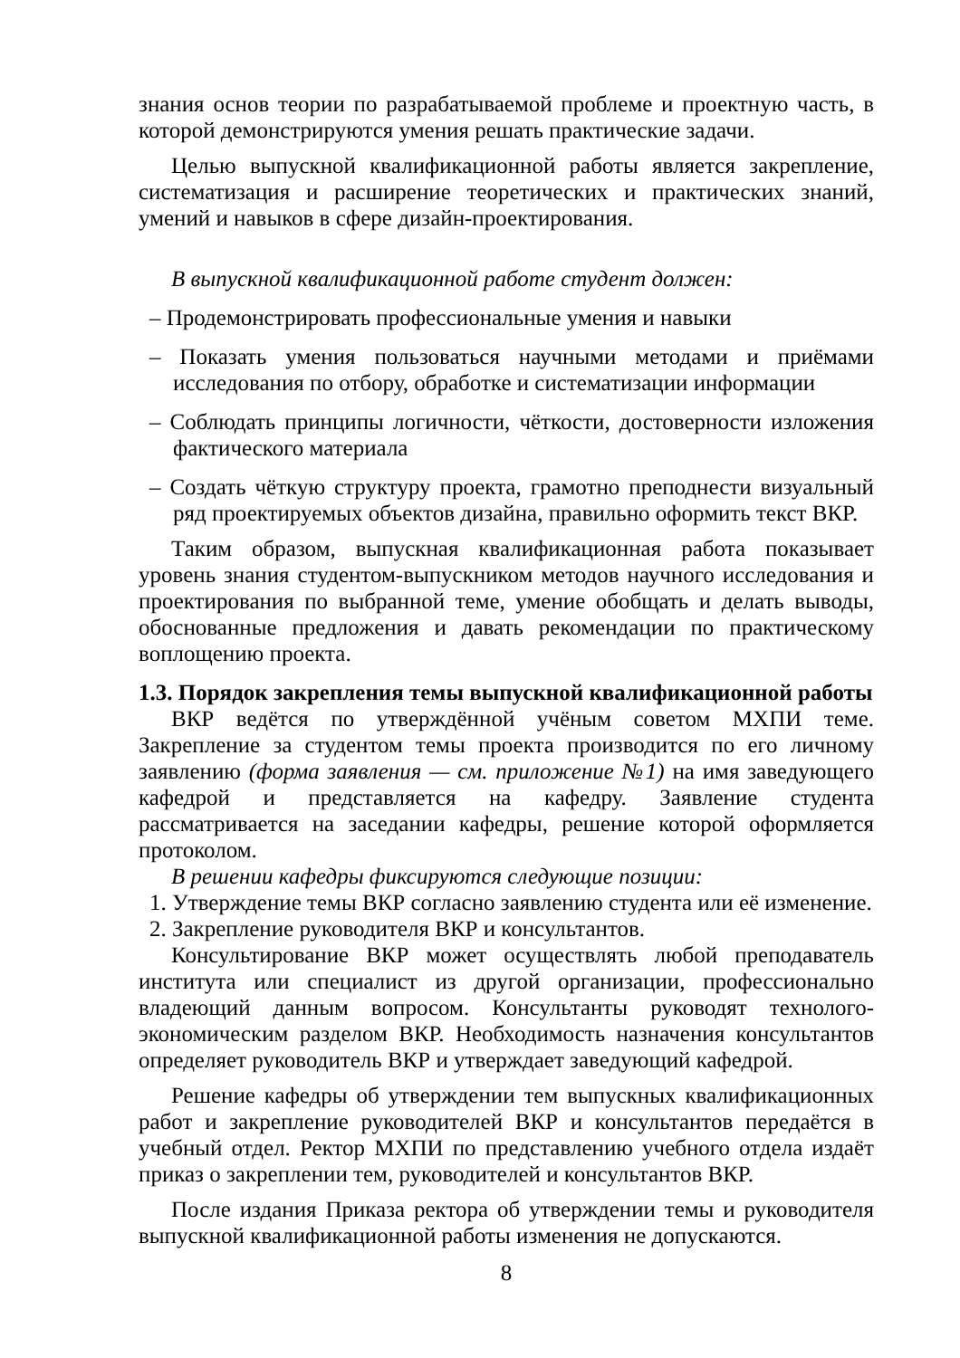знания основ теории по разрабатываемой проблеме и проектную часть, в которой демонстрируются умения решать практические задачи.
Целью выпускной квалификационной работы является закрепление, систематизация и расширение теоретических и практических знаний, умений и навыков в сфере дизайн-проектирования.
В выпускной квалификационной работе студент должен:
– Продемонстрировать профессиональные умения и навыки
– Показать умения пользоваться научными методами и приёмами исследования по отбору, обработке и систематизации информации
– Соблюдать принципы логичности, чёткости, достоверности изложения фактического материала
– Создать чёткую структуру проекта, грамотно преподнести визуальный ряд проектируемых объектов дизайна, правильно оформить текст ВКР.
Таким образом, выпускная квалификационная работа показывает уровень знания студентом-выпускником методов научного исследования и проектирования по выбранной теме, умение обобщать и делать выводы, обоснованные предложения и давать рекомендации по практическому воплощению проекта.
1.3. Порядок закрепления темы выпускной квалификационной работы
ВКР ведётся по утверждённой учёным советом МХПИ теме. Закрепление за студентом темы проекта производится по его личному заявлению (форма заявления — см. приложение №1) на имя заведующего кафедрой и представляется на кафедру. Заявление студента рассматривается на заседании кафедры, решение которой оформляется протоколом.
В решении кафедры фиксируются следующие позиции:
1. Утверждение темы ВКР согласно заявлению студента или её изменение.
2. Закрепление руководителя ВКР и консультантов.
Консультирование ВКР может осуществлять любой преподаватель института или специалист из другой организации, профессионально владеющий данным вопросом. Консультанты руководят технолого-экономическим разделом ВКР. Необходимость назначения консультантов определяет руководитель ВКР и утверждает заведующий кафедрой.
Решение кафедры об утверждении тем выпускных квалификационных работ и закрепление руководителей ВКР и консультантов передаётся в учебный отдел. Ректор МХПИ по представлению учебного отдела издаёт приказ о закреплении тем, руководителей и консультантов ВКР.
После издания Приказа ректора об утверждении темы и руководителя выпускной квалификационной работы изменения не допускаются.
8